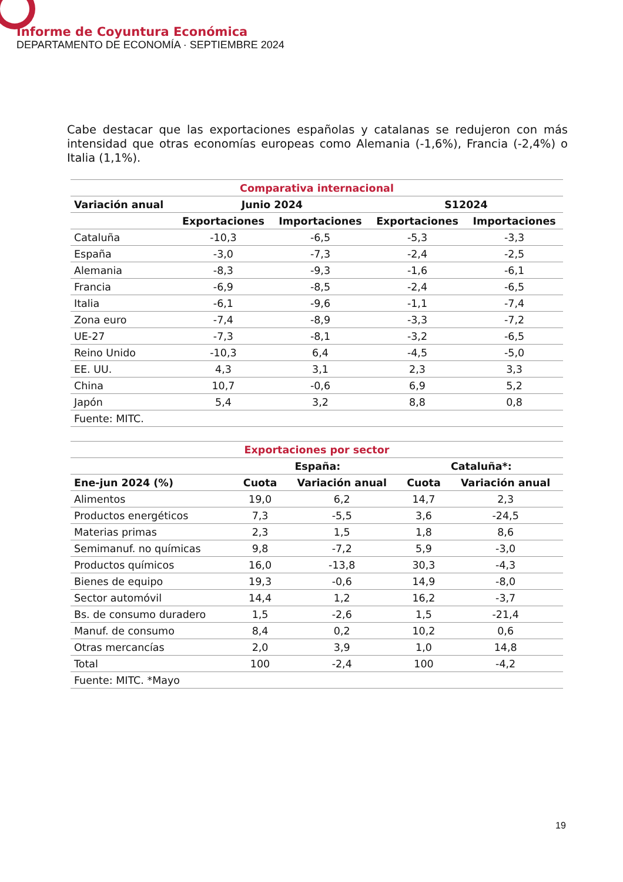Informe de Coyuntura Económica
DEPARTAMENTO DE ECONOMÍA · SEPTIEMBRE 2024
Cabe destacar que las exportaciones españolas y catalanas se redujeron con más intensidad que otras economías europeas como Alemania (-1,6%), Francia (-2,4%) o Italia (1,1%).
| Comparativa internacional | | | | |
| --- | --- | --- | --- | --- |
| Variación anual | Junio 2024 | | S12024 | |
| | Exportaciones | Importaciones | Exportaciones | Importaciones |
| Cataluña | -10,3 | -6,5 | -5,3 | -3,3 |
| España | -3,0 | -7,3 | -2,4 | -2,5 |
| Alemania | -8,3 | -9,3 | -1,6 | -6,1 |
| Francia | -6,9 | -8,5 | -2,4 | -6,5 |
| Italia | -6,1 | -9,6 | -1,1 | -7,4 |
| Zona euro | -7,4 | -8,9 | -3,3 | -7,2 |
| UE-27 | -7,3 | -8,1 | -3,2 | -6,5 |
| Reino Unido | -10,3 | 6,4 | -4,5 | -5,0 |
| EE. UU. | 4,3 | 3,1 | 2,3 | 3,3 |
| China | 10,7 | -0,6 | 6,9 | 5,2 |
| Japón | 5,4 | 3,2 | 8,8 | 0,8 |
| Fuente: MITC. | | | | |
| Exportaciones por sector | | | | |
| --- | --- | --- | --- | --- |
| | España: | | Cataluña*: | |
| Ene-jun 2024 (%) | Cuota | Variación anual | Cuota | Variación anual |
| Alimentos | 19,0 | 6,2 | 14,7 | 2,3 |
| Productos energéticos | 7,3 | -5,5 | 3,6 | -24,5 |
| Materias primas | 2,3 | 1,5 | 1,8 | 8,6 |
| Semimanuf. no químicas | 9,8 | -7,2 | 5,9 | -3,0 |
| Productos químicos | 16,0 | -13,8 | 30,3 | -4,3 |
| Bienes de equipo | 19,3 | -0,6 | 14,9 | -8,0 |
| Sector automóvil | 14,4 | 1,2 | 16,2 | -3,7 |
| Bs. de consumo duradero | 1,5 | -2,6 | 1,5 | -21,4 |
| Manuf. de consumo | 8,4 | 0,2 | 10,2 | 0,6 |
| Otras mercancías | 2,0 | 3,9 | 1,0 | 14,8 |
| Total | 100 | -2,4 | 100 | -4,2 |
| Fuente: MITC. *Mayo | | | | |
19